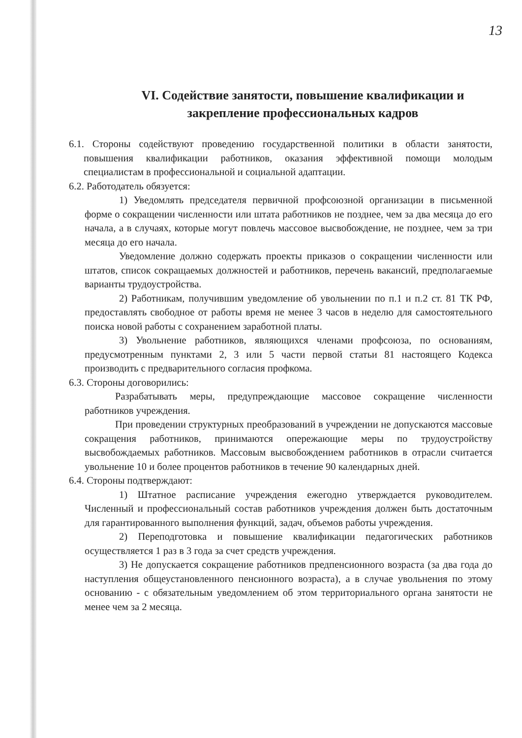13
VI. Содействие занятости, повышение квалификации и закрепление профессиональных кадров
6.1. Стороны содействуют проведению государственной политики в области занятости, повышения квалификации работников, оказания эффективной помощи молодым специалистам в профессиональной и социальной адаптации.
6.2. Работодатель обязуется:
1) Уведомлять председателя первичной профсоюзной организации в письменной форме о сокращении численности или штата работников не позднее, чем за два месяца до его начала, а в случаях, которые могут повлечь массовое высвобождение, не позднее, чем за три месяца до его начала.
Уведомление должно содержать проекты приказов о сокращении численности или штатов, список сокращаемых должностей и работников, перечень вакансий, предполагаемые варианты трудоустройства.
2) Работникам, получившим уведомление об увольнении по п.1 и п.2 ст. 81 ТК РФ, предоставлять свободное от работы время не менее 3 часов в неделю для самостоятельного поиска новой работы с сохранением заработной платы.
3) Увольнение работников, являющихся членами профсоюза, по основаниям, предусмотренным пунктами 2, 3 или 5 части первой статьи 81 настоящего Кодекса производить с предварительного согласия профкома.
6.3. Стороны договорились:
Разрабатывать меры, предупреждающие массовое сокращение численности работников учреждения.
При проведении структурных преобразований в учреждении не допускаются массовые сокращения работников, принимаются опережающие меры по трудоустройству высвобождаемых работников. Массовым высвобождением работников в отрасли считается увольнение 10 и более процентов работников в течение 90 календарных дней.
6.4. Стороны подтверждают:
1) Штатное расписание учреждения ежегодно утверждается руководителем. Численный и профессиональный состав работников учреждения должен быть достаточным для гарантированного выполнения функций, задач, объемов работы учреждения.
2) Переподготовка и повышение квалификации педагогических работников осуществляется 1 раз в 3 года за счет средств учреждения.
3) Не допускается сокращение работников предпенсионного возраста (за два года до наступления общеустановленного пенсионного возраста), а в случае увольнения по этому основанию - с обязательным уведомлением об этом территориального органа занятости не менее чем за 2 месяца.